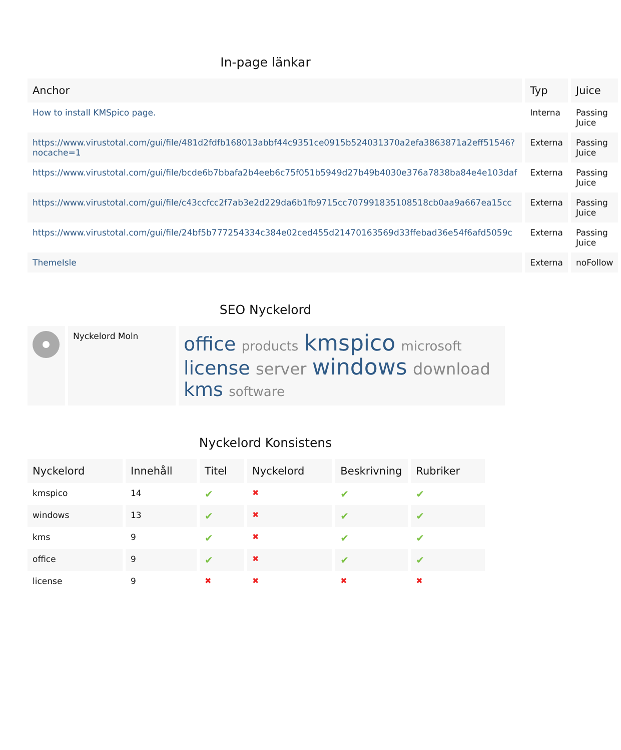In-page länkar
| Anchor | Typ | Juice |
| --- | --- | --- |
| How to install KMSpico page. | Interna | Passing Juice |
| https://www.virustotal.com/gui/file/481d2fdfb168013abbf44c9351ce0915b524031370a2efa3863871a2eff51546?nocache=1 | Externa | Passing Juice |
| https://www.virustotal.com/gui/file/bcde6b7bbafa2b4eeb6c75f051b5949d27b49b4030e376a7838ba84e4e103daf | Externa | Passing Juice |
| https://www.virustotal.com/gui/file/c43ccfcc2f7ab3e2d229da6b1fb9715cc707991835108518cb0aa9a667ea15cc | Externa | Passing Juice |
| https://www.virustotal.com/gui/file/24bf5b777254334c384e02ced455d21470163569d33ffebad36e54f6afd5059c | Externa | Passing Juice |
| ThemeIsle | Externa | noFollow |
SEO Nyckelord
| | Nyckelord Moln | office products kmspico microsoft license server windows download kms software |
Nyckelord Konsistens
| Nyckelord | Innehåll | Titel | Nyckelord | Beskrivning | Rubriker |
| --- | --- | --- | --- | --- | --- |
| kmspico | 14 | ✔ | ✖ | ✔ | ✔ |
| windows | 13 | ✔ | ✖ | ✔ | ✔ |
| kms | 9 | ✔ | ✖ | ✔ | ✔ |
| office | 9 | ✔ | ✖ | ✔ | ✔ |
| license | 9 | ✖ | ✖ | ✖ | ✖ |